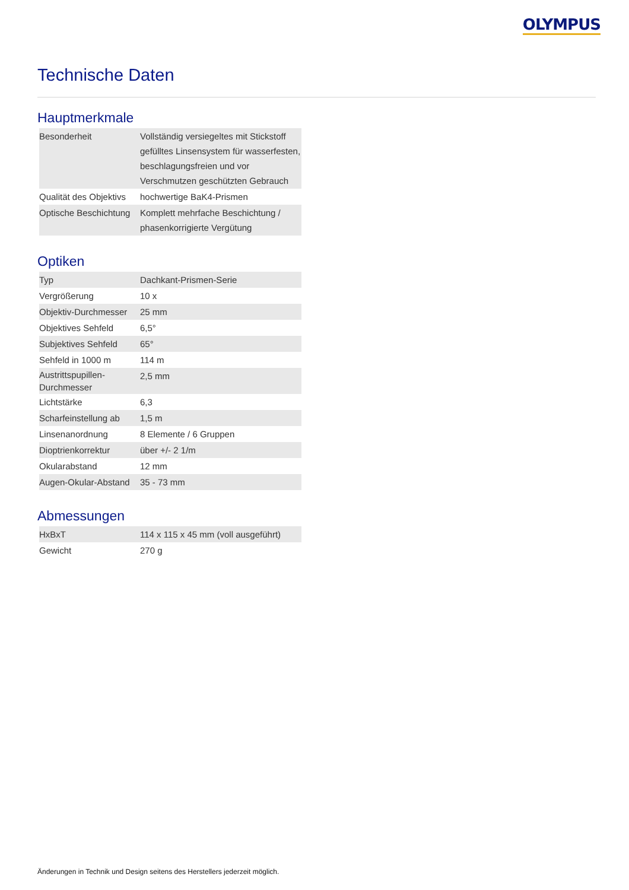OLYMPUS
Technische Daten
Hauptmerkmale
| Besonderheit | Vollständig versiegeltes mit Stickstoff gefülltes Linsensystem für wasserfesten, beschlagungsfreien und vor Verschmutzen geschützten Gebrauch |
| Qualität des Objektivs | hochwertige BaK4-Prismen |
| Optische Beschichtung | Komplett mehrfache Beschichtung / phasenkorrigierte Vergütung |
Optiken
| Typ | Dachkant-Prismen-Serie |
| Vergrößerung | 10 x |
| Objektiv-Durchmesser | 25 mm |
| Objektives Sehfeld | 6,5° |
| Subjektives Sehfeld | 65° |
| Sehfeld in 1000 m | 114 m |
| Austrittspupillen-Durchmesser | 2,5 mm |
| Lichtstärke | 6,3 |
| Scharfeinstellung ab | 1,5 m |
| Linsenanordnung | 8 Elemente / 6 Gruppen |
| Dioptrienkorrektur | über +/- 2 1/m |
| Okularabstand | 12 mm |
| Augen-Okular-Abstand | 35 - 73 mm |
Abmessungen
| HxBxT | 114 x 115 x 45 mm (voll ausgeführt) |
| Gewicht | 270 g |
Änderungen in Technik und Design seitens des Herstellers jederzeit möglich.